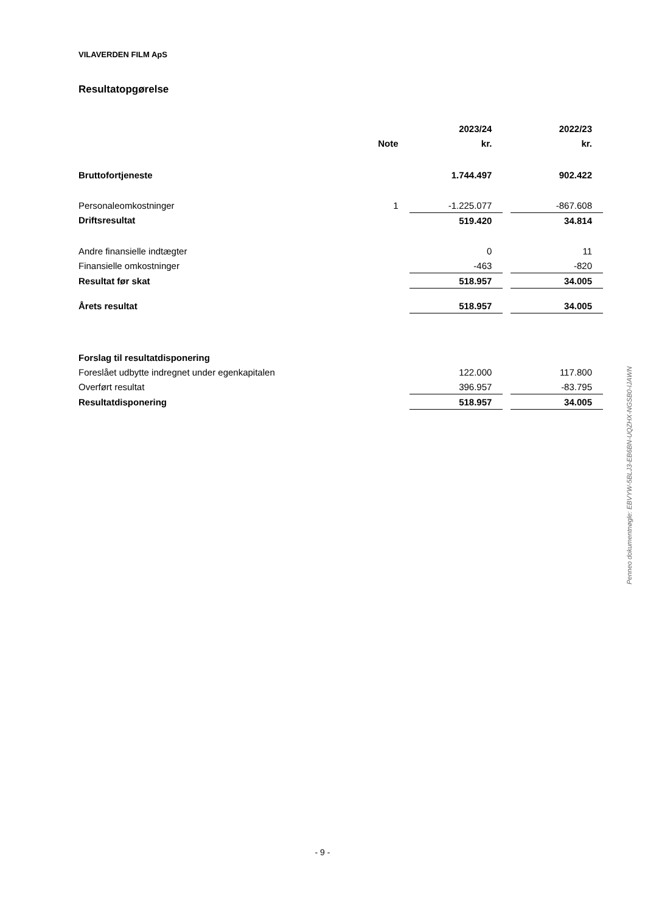VILAVERDEN FILM ApS
Resultatopgørelse
| | | 2023/24 | | 2022/23 |
| | Note | kr. | | kr. |
| Bruttofortjeneste | | 1.744.497 | | 902.422 |
| Personaleomkostninger | 1 | -1.225.077 | | -867.608 |
| Driftsresultat | | 519.420 | | 34.814 |
| Andre finansielle indtægter | | 0 | | 11 |
| Finansielle omkostninger | | -463 | | -820 |
| Resultat før skat | | 518.957 | | 34.005 |
| Årets resultat | | 518.957 | | 34.005 |
| Forslag til resultatdisponering | | | | |
| Foreslået udbytte indregnet under egenkapitalen | | 122.000 | | 117.800 |
| Overført resultat | | 396.957 | | -83.795 |
| Resultatdisponering | | 518.957 | | 34.005 |
Penneo dokumentnøgle: EBVYW-5BLJ3-EB6BN-UQZHX-NGSB0-IJAWN
- 9 -